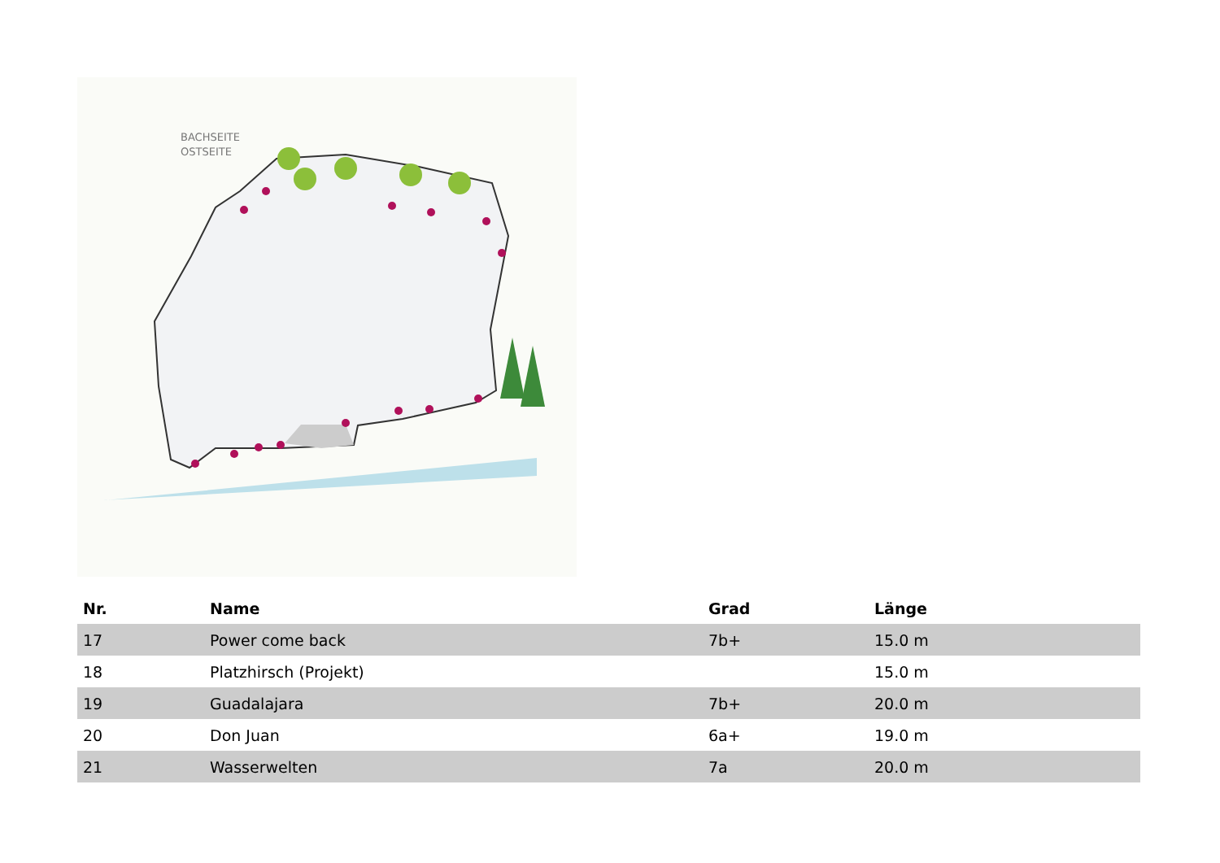BACHSEITE
OSTSEITE
| Nr. | Name | Grad | Länge |
| --- | --- | --- | --- |
| 17 | Power come back | 7b+ | 15.0 m |
| 18 | Platzhirsch (Projekt) | | 15.0 m |
| 19 | Guadalajara | 7b+ | 20.0 m |
| 20 | Don Juan | 6a+ | 19.0 m |
| 21 | Wasserwelten | 7a | 20.0 m |